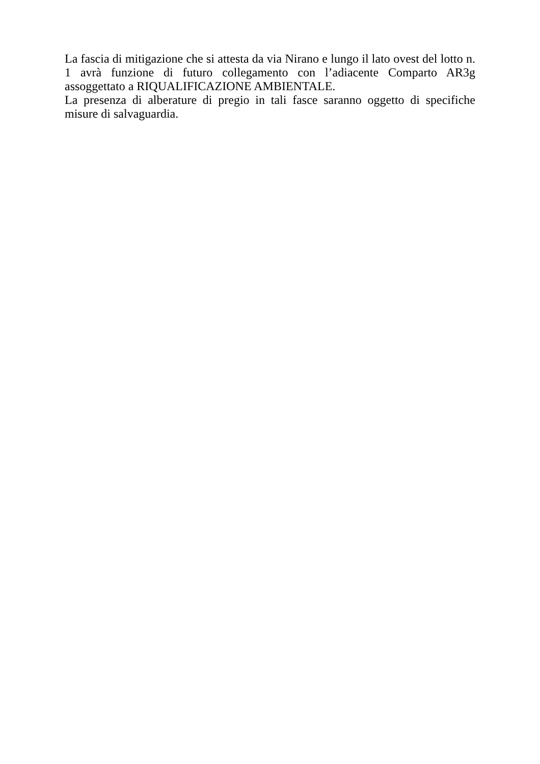La fascia di mitigazione che si attesta da via Nirano e lungo il lato ovest del lotto n. 1 avrà funzione di futuro collegamento con l’adiacente Comparto AR3g assoggettato a RIQUALIFICAZIONE AMBIENTALE.
La presenza di alberature di pregio in tali fasce saranno oggetto di specifiche misure di salvaguardia.